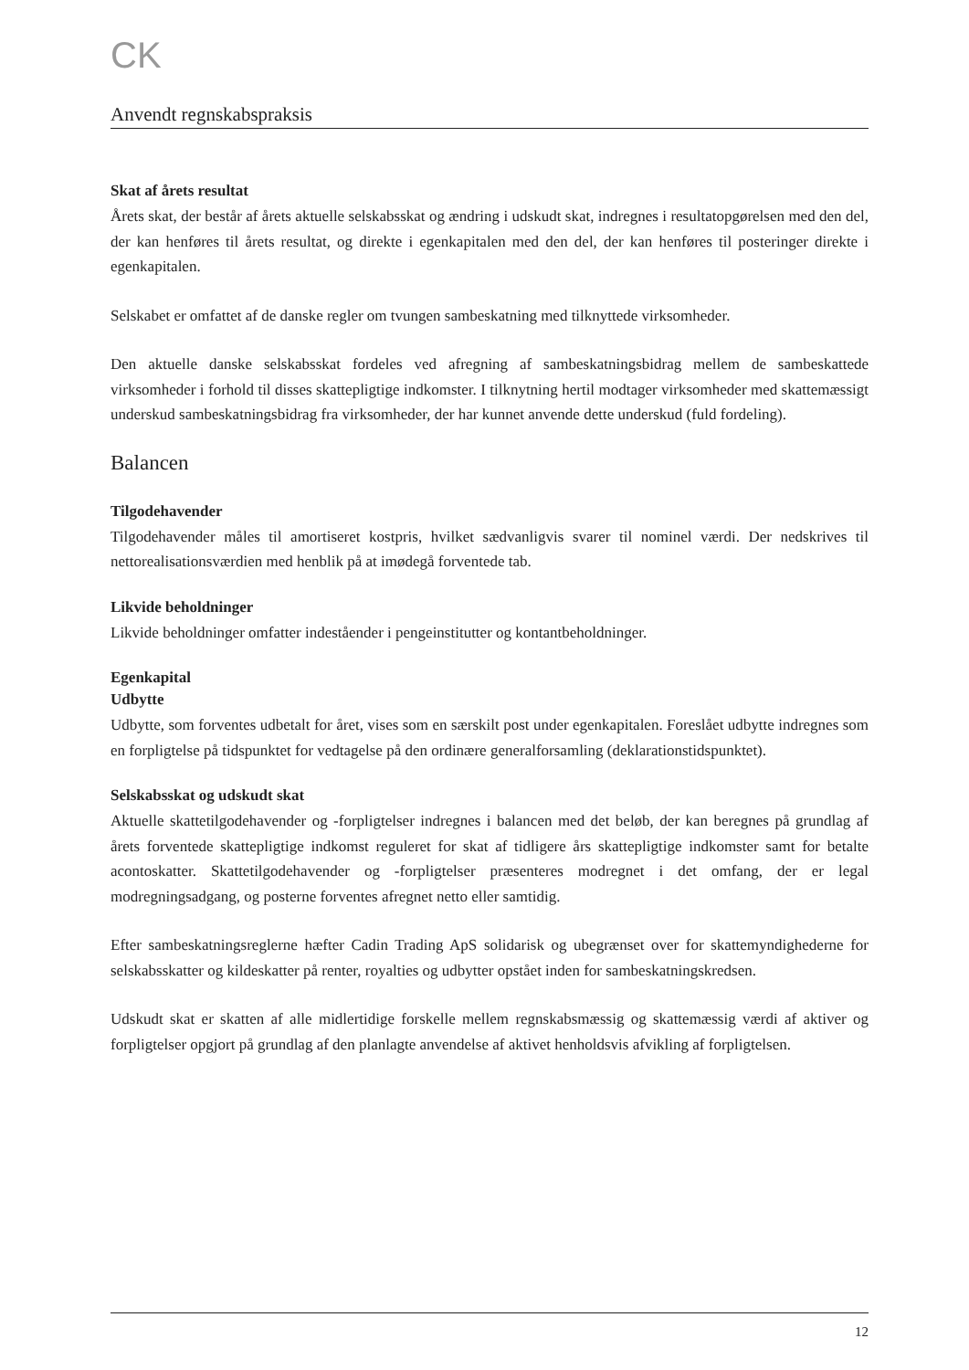CK
Anvendt regnskabspraksis
Skat af årets resultat
Årets skat, der består af årets aktuelle selskabsskat og ændring i udskudt skat, indregnes i resultatopgørelsen med den del, der kan henføres til årets resultat, og direkte i egenkapitalen med den del, der kan henføres til posteringer direkte i egenkapitalen.
Selskabet er omfattet af de danske regler om tvungen sambeskatning med tilknyttede virksomheder.
Den aktuelle danske selskabsskat fordeles ved afregning af sambeskatningsbidrag mellem de sambeskattede virksomheder i forhold til disses skattepligtige indkomster. I tilknytning hertil modtager virksomheder med skattemæssigt underskud sambeskatningsbidrag fra virksomheder, der har kunnet anvende dette underskud (fuld fordeling).
Balancen
Tilgodehavender
Tilgodehavender måles til amortiseret kostpris, hvilket sædvanligvis svarer til nominel værdi. Der nedskrives til nettorealisationsværdien med henblik på at imødegå forventede tab.
Likvide beholdninger
Likvide beholdninger omfatter indeståender i pengeinstitutter og kontantbeholdninger.
Egenkapital
Udbytte
Udbytte, som forventes udbetalt for året, vises som en særskilt post under egenkapitalen. Foreslået udbytte indregnes som en forpligtelse på tidspunktet for vedtagelse på den ordinære generalforsamling (deklarationstidspunktet).
Selskabsskat og udskudt skat
Aktuelle skattetilgodehavender og -forpligtelser indregnes i balancen med det beløb, der kan beregnes på grundlag af årets forventede skattepligtige indkomst reguleret for skat af tidligere års skattepligtige indkomster samt for betalte acontoskatter. Skattetilgodehavender og -forpligtelser præsenteres modregnet i det omfang, der er legal modregningsadgang, og posterne forventes afregnet netto eller samtidig.
Efter sambeskatningsreglerne hæfter Cadin Trading ApS solidarisk og ubegrænset over for skattemyndighederne for selskabsskatter og kildeskatter på renter, royalties og udbytter opstået inden for sambeskatningskredsen.
Udskudt skat er skatten af alle midlertidige forskelle mellem regnskabsmæssig og skattemæssig værdi af aktiver og forpligtelser opgjort på grundlag af den planlagte anvendelse af aktivet henholdsvis afvikling af forpligtelsen.
12